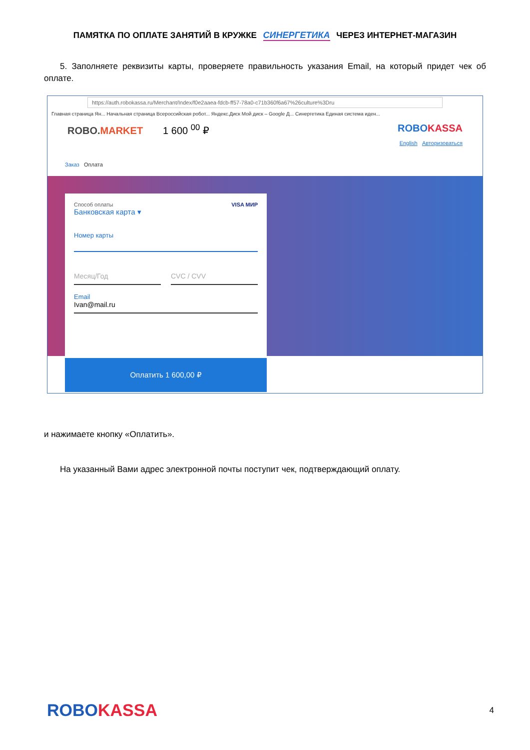ПАМЯТКА ПО ОПЛАТЕ ЗАНЯТИЙ В КРУЖКЕ СИНЕРГЕТИКА ЧЕРЕЗ ИНТЕРНЕТ-МАГАЗИН
5. Заполняете реквизиты карты, проверяете правильность указания Email, на который придет чек об оплате.
https://auth.robokassa.ru/Merchant/Index/f0e2aaea-fdcb-ff57-78a0-c71b360f6a67%26culture%3Dru
Главная страница Ян... Начальная страница Всероссийская робот... Яндекс.Диск Мой диск – Google Д... Синергетика Единая система иден...
ROBO.MARKET 1 600 <sup>00</sup> ₽ ROBOKASSA
English Авторизоваться
Заказ Оплата
Способ оплаты VISA МИР
Банковская карта ▾
Номер карты
Месяц/Год CVC / CVV
Email
Ivan@mail.ru
Оплатить 1 600,00 ₽
и нажимаете кнопку «Оплатить».
На указанный Вами адрес электронной почты поступит чек, подтверждающий оплату.
ROBOKASSA
4